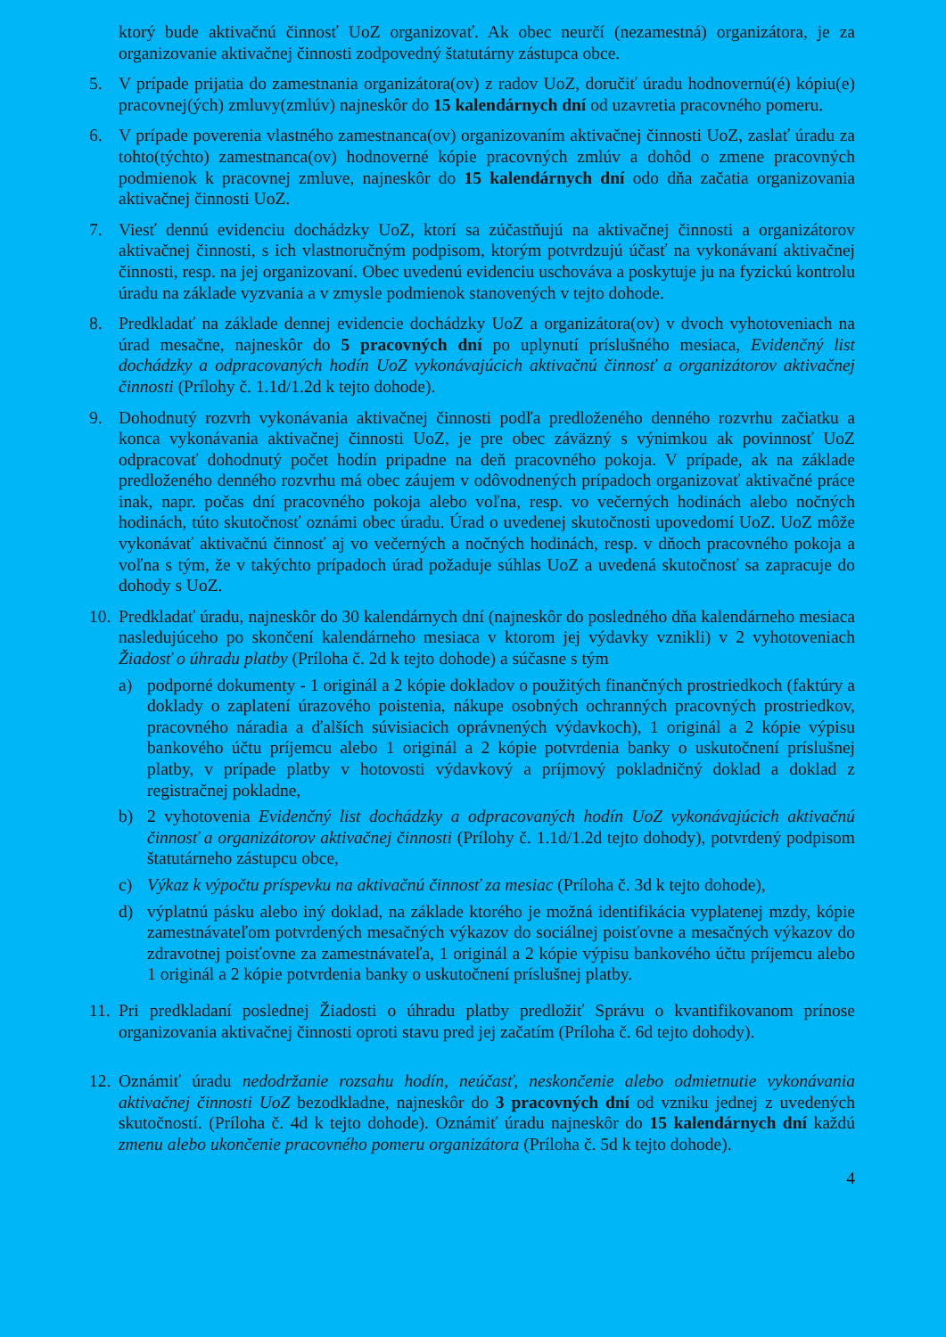ktorý bude aktivačnú činnosť UoZ organizovať. Ak obec neurčí (nezamestná) organizátora, je za organizovanie aktivačnej činnosti zodpovedný štatutárny zástupca obce.
5. V prípade prijatia do zamestnania organizátora(ov) z radov UoZ, doručiť úradu hodnovernú(é) kópiu(e) pracovnej(ých) zmluvy(zmlúv) najneskôr do 15 kalendárnych dní od uzavretia pracovného pomeru.
6. V prípade poverenia vlastného zamestnanca(ov) organizovaním aktivačnej činnosti UoZ, zaslať úradu za tohto(týchto) zamestnanca(ov) hodnoverné kópie pracovných zmlúv a dohôd o zmene pracovných podmienok k pracovnej zmluve, najneskôr do 15 kalendárnych dní odo dňa začatia organizovania aktivačnej činnosti UoZ.
7. Viesť dennú evidenciu dochádzky UoZ, ktorí sa zúčastňujú na aktivačnej činnosti a organizátorov aktivačnej činnosti, s ich vlastnoručným podpisom, ktorým potvrdzujú účasť na vykonávaní aktivačnej činnosti, resp. na jej organizovaní. Obec uvedenú evidenciu uschováva a poskytuje ju na fyzickú kontrolu úradu na základe vyzvania a v zmysle podmienok stanovených v tejto dohode.
8. Predkladať na základe dennej evidencie dochádzky UoZ a organizátora(ov) v dvoch vyhotoveniach na úrad mesačne, najneskôr do 5 pracovných dní po uplynutí príslušného mesiaca, Evidenčný list dochádzky a odpracovaných hodín UoZ vykonávajúcich aktivačnú činnosť a organizátorov aktivačnej činnosti (Prílohy č. 1.1d/1.2d k tejto dohode).
9. Dohodnutý rozvrh vykonávania aktivačnej činnosti podľa predloženého denného rozvrhu začiatku a konca vykonávania aktivačnej činnosti UoZ, je pre obec záväzný s výnimkou ak povinnosť UoZ odpracovať dohodnutý počet hodín pripadne na deň pracovného pokoja. V prípade, ak na základe predloženého denného rozvrhu má obec záujem v odôvodnených prípadoch organizovať aktivačné práce inak, napr. počas dní pracovného pokoja alebo voľna, resp. vo večerných hodinách alebo nočných hodinách, túto skutočnosť oznámi obec úradu. Úrad o uvedenej skutočnosti upovedomí UoZ. UoZ môže vykonávať aktivačnú činnosť aj vo večerných a nočných hodinách, resp. v dňoch pracovného pokoja a voľna s tým, že v takýchto prípadoch úrad požaduje súhlas UoZ a uvedená skutočnosť sa zapracuje do dohody s UoZ.
10.
Predkladať úradu, najneskôr do 30 kalendárnych dní (najneskôr do posledného dňa kalendárneho mesiaca nasledujúceho po skončení kalendárneho mesiaca v ktorom jej výdavky vznikli) v 2 vyhotoveniach Žiadosť o úhradu platby (Príloha č. 2d k tejto dohode) a súčasne s tým
a) podporné dokumenty - 1 originál a 2 kópie dokladov o použitých finančných prostriedkoch (faktúry a doklady o zaplatení úrazového poistenia, nákupe osobných ochranných pracovných prostriedkov, pracovného náradia a ďalších súvisiacich oprávnených výdavkoch), 1 originál a 2 kópie výpisu bankového účtu príjemcu alebo 1 originál a 2 kópie potvrdenia banky o uskutočnení príslušnej platby, v prípade platby v hotovosti výdavkový a príjmový pokladničný doklad a doklad z registračnej pokladne,
b) 2 vyhotovenia Evidenčný list dochádzky a odpracovaných hodín UoZ vykonávajúcich aktivačnú činnosť a organizátorov aktivačnej činnosti (Prílohy č. 1.1d/1.2d tejto dohody), potvrdený podpisom štatutárneho zástupcu obce,
c) Výkaz k výpočtu príspevku na aktivačnú činnosť za mesiac (Príloha č. 3d k tejto dohode),
d) výplatnú pásku alebo iný doklad, na základe ktorého je možná identifikácia vyplatenej mzdy, kópie zamestnávateľom potvrdených mesačných výkazov do sociálnej poisťovne a mesačných výkazov do zdravotnej poisťovne za zamestnávateľa, 1 originál a 2 kópie výpisu bankového účtu príjemcu alebo 1 originál a 2 kópie potvrdenia banky o uskutočnení príslušnej platby.
11.
Pri predkladaní poslednej Žiadosti o úhradu platby predložiť Správu o kvantifikovanom prínose organizovania aktivačnej činnosti oproti stavu pred jej začatím (Príloha č. 6d tejto dohody).
12.
Oznámiť úradu nedodržanie rozsahu hodín, neúčasť, neskončenie alebo odmietnutie vykonávania aktivačnej činnosti UoZ bezodkladne, najneskôr do 3 pracovných dní od vzniku jednej z uvedených skutočností. (Príloha č. 4d k tejto dohode). Oznámiť úradu najneskôr do 15 kalendárnych dní každú zmenu alebo ukončenie pracovného pomeru organizátora (Príloha č. 5d k tejto dohode).
4